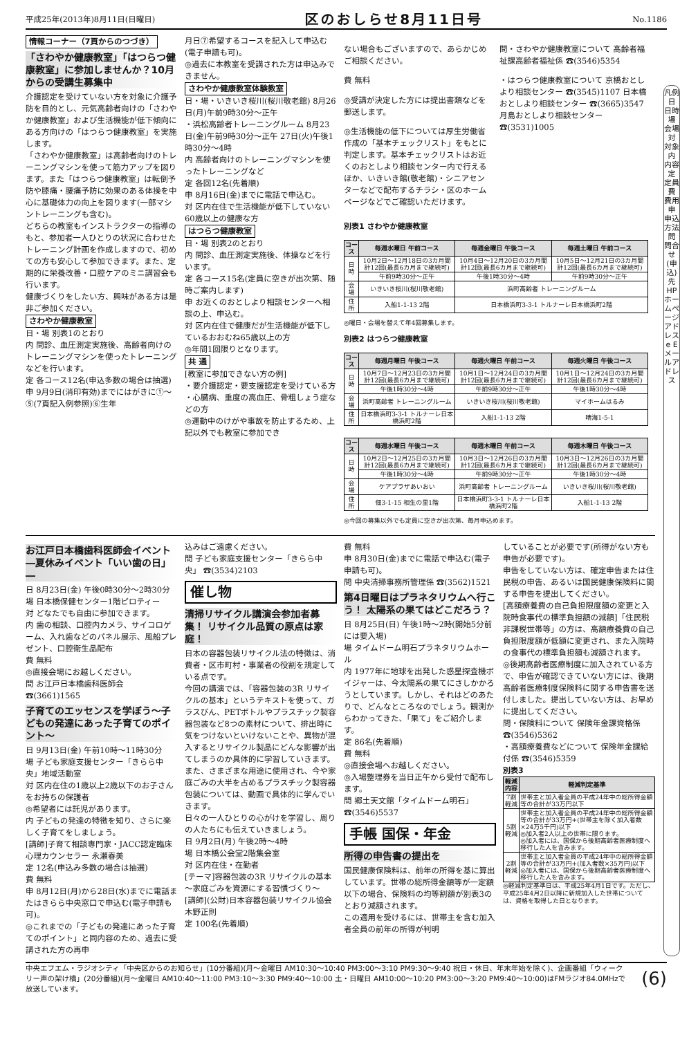平成25年(2013年)8月11日(日曜日) 区のおしらせ8月11日号 No.1186
情報コーナー（7頁からのつづき）
「さわやか健康教室」「はつらつ健康教室」に参加しませんか？10月からの受講生募集中
介護認定を受けていない方を対象に介護予防を目的とし、元気高齢者向けの「さわやか健康教室」および生活機能が低下傾向にある方向けの「はつらつ健康教室」を実施します。
「さわやか健康教室」は高齢者向けのトレーニングマシンを使って筋力アップを図ります。また「はつらつ健康教室」は転倒予防や膝痛・腰痛予防に効果のある体操を中心に基礎体力の向上を図ります(一部マシントレーニングも含む)。
どちらの教室もインストラクターの指導のもと、参加者一人ひとりの状況に合わせたトレーニング計画を作成しますので、初めての方も安心して参加できます。また、定期的に栄養改善・口腔ケアのミニ講習会も行います。
健康づくりをしたい方、興味がある方は是非ご参加ください。
さわやか健康教室
日・場 別表1のとおり
内 問診、血圧測定実施後、高齢者向けのトレーニングマシンを使ったトレーニングなどを行います。
定 各コース12名(申込多数の場合は抽選)
申 9月9日(消印有効)までにはがきに①～⑤(7頁記入例参照)⑥生年
月日⑦希望するコースを記入して申込む(電子申請も可)。
◎過去に本教室を受講された方は申込みできません。
さわやか健康教室体験教室
日・場・いきいき桜川(桜川敬老館) 8月26日(月)午前9時30分～正午
・浜松高齢者トレーニングルーム 8月23日(金)午前9時30分～正午 27日(火)午後1時30分～4時
内 高齢者向けのトレーニングマシンを使ったトレーニングなど
定 各回12名(先着順)
申 8月16日(金)までに電話で申込む。
対 区内在住で生活機能が低下していない60歳以上の健康な方
はつらつ健康教室
日・場 別表2のとおり
内 問診、血圧測定実施後、体操などを行います。
定 各コース15名(定員に空きが出次第、随時ご案内します)
申 お近くのおとしより相談センターへ相談の上、申込む。
対 区内在住で健康だが生活機能が低下しているおおむね65歳以上の方
◎年間1回限りとなります。
共 通
[教室に参加できない方の例]
・要介護認定・要支援認定を受けている方
・心臓病、重度の高血圧、骨粗しょう症などの方
◎運動中のけがや事故を防止するため、上記以外でも教室に参加でき
ない場合もございますので、あらかじめご相談ください。
費 無料
◎受講が決定した方には提出書類などを郵送します。
◎生活機能の低下については厚生労働省作成の「基本チェックリスト」をもとに判定します。基本チェックリストはお近くのおとしより相談センター内で行えるほか、いきいき館(敬老館)・シニアセンターなどで配布するチラシ・区のホームページなどでご確認いただけます。
問・さわやか健康教室について 高齢者福祉課高齢者福祉係 ☎(3546)5354
・はつらつ健康教室について 京橋おとしより相談センター ☎(3545)1107 日本橋おとしより相談センター ☎(3665)3547 月島おとしより相談センター ☎(3531)1005
別表1 さわやか健康教室
| コース | 毎週水曜日 午前コース | 毎週金曜日 午後コース | 毎週土曜日 午前コース |
| --- | --- | --- | --- |
| 日 時 | 10月2日～12月18日の3カ月間 計12回(最長6カ月まで継続可) | 10月4日～12月20日の3カ月間 計12回(最長6カ月まで継続可) | 10月5日～12月21日の3カ月間 計12回(最長6カ月まで継続可) |
| | 午前9時30分～正午 | 午後1時30分～4時 | 午前9時30分～正午 |
| 会 場 | いきいき桜川(桜川敬老館) | 浜町高齢者 トレーニングルーム | |
| 住 所 | 入船1-1-13 2階 | 日本橋浜町3-3-1 トルナーレ日本橋浜町2階 | |
◎曜日・会場を替えて年4回募集します。
別表2 はつらつ健康教室
| コース | 毎週月曜日 午後コース | 毎週火曜日 午前コース | 毎週火曜日 午後コース |
| --- | --- | --- | --- |
| 日 時 | 10月7日～12月23日の3カ月間 計12回(最長6カ月まで継続可) | 10月1日～12月24日の3カ月間 計12回(最長6カ月まで継続可) | 10月1日～12月24日の3カ月間 計12回(最長6カ月まで継続可) |
| | 午後1時30分～4時 | 午前9時30分～正午 | 午後1時30分～4時 |
| 会 場 | 浜町高齢者 トレーニングルーム | いきいき桜川(桜川敬老館) | マイホームはるみ |
| 住 所 | 日本橋浜町3-3-1 トルナーレ日本橋浜町2階 | 入船1-1-13 2階 | 晴海1-5-1 |
| コース | 毎週水曜日 午後コース | 毎週木曜日 午前コース | 毎週木曜日 午後コース |
| --- | --- | --- | --- |
| 日 時 | 10月2日～12月25日の3カ月間 計12回(最長6カ月まで継続可) | 10月3日～12月26日の3カ月間 計12回(最長6カ月まで継続可) | 10月3日～12月26日の3カ月間 計12回(最長6カ月まで継続可) |
| | 午後1時30分～4時 | 午前9時30分～正午 | 午後1時30分～4時 |
| 会 場 | ケアプラザあいおい | 浜町高齢者 トレーニングルーム | いきいき桜川(桜川敬老館) |
| 住 所 | 佃3-1-15 相生の里1階 | 日本橋浜町3-3-1 トルナーレ日本橋浜町2階 | 入船1-1-13 2階 |
◎今回の募集以外でも定員に空きが出次第、毎月申込めます。
お江戸日本橋歯科医師会イベント―夏休みイベント「いい歯の日」―
日 8月23日(金) 午後0時30分～2時30分
場 日本橋保健センター1階ピロティー
対 どなたでも自由に参加できます。
内 歯の相談、口腔内カメラ、サイコロゲーム、入れ歯などのパネル展示、風船プレゼント、口腔衛生品配布
費 無料
◎直接会場にお越しください。
問 お江戸日本橋歯科医師会 ☎(3661)1565
子育てのエッセンスを学ぼう～子どもの発達にあった子育てのポイント～
日 9月13日(金) 午前10時～11時30分
場 子ども家庭支援センター「きらら中央」地域活動室
対 区内在住の1歳以上2歳以下のお子さんをお持ちの保護者
◎希望者には託児があります。
内 子どもの発達の特徴を知り、さらに楽しく子育てをしましょう。
[講師]子育て相談専門家・JACC認定臨床心理カウンセラー 永瀬春美
定 12名(申込み多数の場合は抽選)
費 無料
申 8月12日(月)から28日(水)までに電話またはきらら中央窓口で申込む(電子申請も可)。
◎これまでの「子どもの発達にあった子育てのポイント」と同内容のため、過去に受講された方の再申
込みはご遠慮ください。
問 子ども家庭支援センター「きらら中央」 ☎(3534)2103
催し物
清掃リサイクル講演会参加者募集！ リサイクル品質の原点は家庭！
日本の容器包装リサイクル法の特徴は、消費者・区市町村・事業者の役割を規定している点です。
今回の講演では、「容器包装の3R リサイクルの基本」というテキストを使って、ガラスびん、PETボトルやプラスチック製容器包装など8つの素材について、排出時に気をつけないといけないことや、異物が混入するとリサイクル製品にどんな影響が出てしまうのか具体的に学習していきます。また、さまざまな用途に使用され、今や家庭ごみの大半を占めるプラスチック製容器包装については、動画で具体的に学んでいきます。
日々の一人ひとりの心がけを学習し、周りの人たちにも伝えていきましょう。
日 9月2日(月) 午後2時～4時
場 日本橋公会堂2階集会室
対 区内在住・在勤者
[テーマ]容器包装の3R リサイクルの基本～家庭ごみを資源にする習慣づくり～
[講師](公財)日本容器包装リサイクル協会 木野正則
定 100名(先着順)
費 無料
申 8月30日(金)までに電話で申込む(電子申請も可)。
問 中央清掃事務所管理係 ☎(3562)1521
第4日曜日はプラネタリウムへ行こう！ 太陽系の果てはどこだろう？
日 8月25日(日) 午後1時～2時(開始5分前には要入場)
場 タイムドーム明石プラネタリウムホール
内 1977年に地球を出発した惑星探査機ボイジャーは、今太陽系の果てにさしかかろうとしています。しかし、それはどのあたりで、どんなところなのでしょう。観測からわかってきた、「果て」をご紹介します。
定 86名(先着順)
費 無料
◎直接会場へお越しください。
◎入場整理券を当日正午から受付で配布します。
問 郷土天文館「タイムドーム明石」 ☎(3546)5537
手帳 国保・年金
所得の申告書の提出を
国民健康保険料は、前年の所得を基に算出しています。世帯の総所得金額等が一定額以下の場合、保険料の均等割額が別表3のとおり減額されます。
この適用を受けるには、世帯主を含む加入者全員の前年の所得が判明
していることが必要です(所得がない方も申告が必要です)。
申告をしていない方は、確定申告または住民税の申告、あるいは国民健康保険料に関する申告を提出してください。
[高額療養費の自己負担限度額の変更と入院時食事代の標準負担額の減額]「住民税非課税世帯等」の方は、高額療養費の自己負担限度額が低額に変更され、また入院時の食事代の標準負担額も減額されます。
◎後期高齢者医療制度に加入されている方で、申告が確認できていない方には、後期高齢者医療制度保険料に関する申告書を送付しました。提出していない方は、お早めに提出してください。
問・保険料について 保険年金課資格係 ☎(3546)5362
・高額療養費などについて 保険年金課給付係 ☎(3546)5359
別表3
| 軽減内容 | 軽減判定基準 |
| --- | --- |
| 7割軽減 | 世帯主と加入者全員の平成24年中の総所得金額等の合計が33万円以下 |
| 5割軽減 | 世帯主と加入者全員の平成24年中の総所得金額等の合計が33万円+(世帯主を除く加入者数×24万5千円)以下 ◎加入者2人以上の世帯に限ります。 ◎加入者には、国保から後期高齢者医療制度へ移行した人を含みます。 |
| 2割軽減 | 世帯主と加入者全員の平成24年中の総所得金額等の合計が33万円+(加入者数×35万円)以下 ◎加入者には、国保から後期高齢者医療制度へ移行した人を含みます。 |
◎軽減判定基準日は、平成25年4月1日です。ただし、平成25年4月2日以降に新規加入した世帯については、資格を取得した日となります。
凡例 日 日時 場 会場 対 対象 内 内容 定 定員 費 費用 申 申込方法 問 問合せ(申込)先 HP ホームページアドレス e Eメールアドレス
中央エフエム・ラジオシティ「中央区からのお知らせ」(10分番組)(月～金曜日 AM10:30～10:40 PM3:00～3:10 PM9:30～9:40 祝日・休日、年末年始を除く)、企画番組「ウィークリー声の架け橋」(20分番組)(月～金曜日 AM10:40～11:00 PM3:10～3:30 PM9:40～10:00 土・日曜日 AM10:00～10:20 PM3:00～3:20 PM9:40～10:00)はFMラジオ84.0MHzで放送しています。 (6)